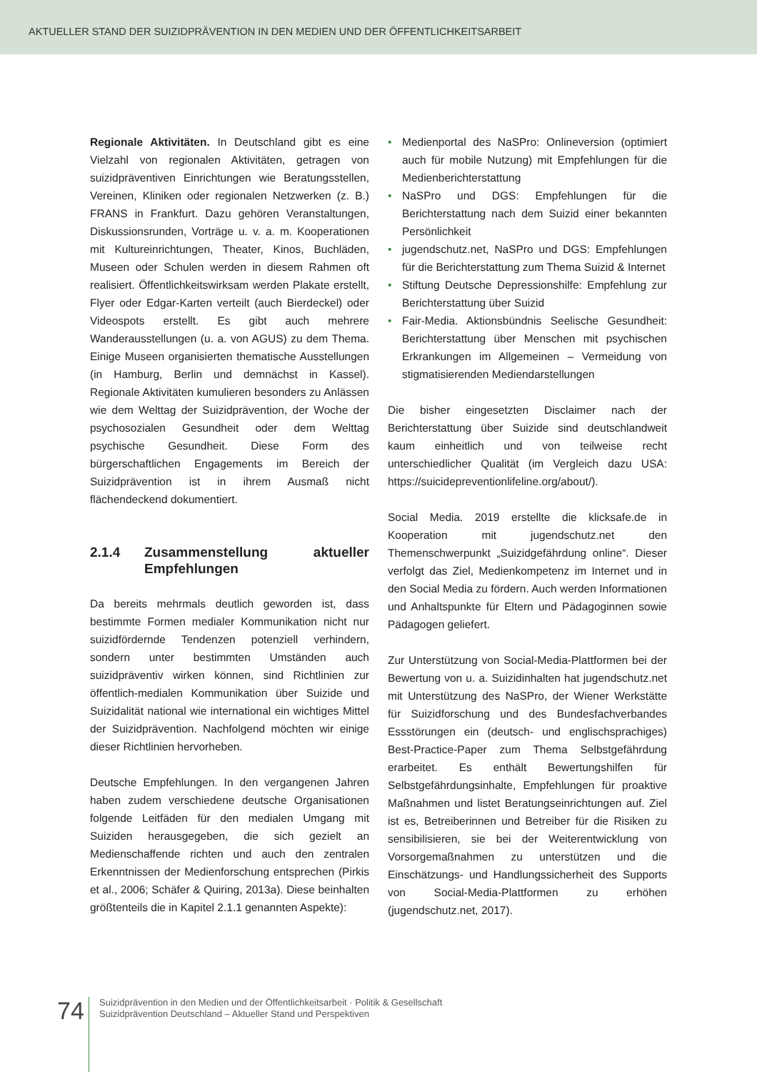AKTUELLER STAND DER SUIZIDPRÄVENTION IN DEN MEDIEN UND DER ÖFFENTLICHKEITSARBEIT
Regionale Aktivitäten. In Deutschland gibt es eine Vielzahl von regionalen Aktivitäten, getragen von suizidpräventiven Einrichtungen wie Beratungsstellen, Vereinen, Kliniken oder regionalen Netzwerken (z. B.) FRANS in Frankfurt. Dazu gehören Veranstaltungen, Diskussionsrunden, Vorträge u. v. a. m. Kooperationen mit Kultureinrichtungen, Theater, Kinos, Buchläden, Museen oder Schulen werden in diesem Rahmen oft realisiert. Öffentlichkeitswirksam werden Plakate erstellt, Flyer oder Edgar-Karten verteilt (auch Bierdeckel) oder Videospots erstellt. Es gibt auch mehrere Wanderausstellungen (u. a. von AGUS) zu dem Thema. Einige Museen organisierten thematische Ausstellungen (in Hamburg, Berlin und demnächst in Kassel). Regionale Aktivitäten kumulieren besonders zu Anlässen wie dem Welttag der Suizidprävention, der Woche der psychosozialen Gesundheit oder dem Welttag psychische Gesundheit. Diese Form des bürgerschaftlichen Engagements im Bereich der Suizidprävention ist in ihrem Ausmaß nicht flächendeckend dokumentiert.
2.1.4 Zusammenstellung aktueller Empfehlungen
Da bereits mehrmals deutlich geworden ist, dass bestimmte Formen medialer Kommunikation nicht nur suizidfördernde Tendenzen potenziell verhindern, sondern unter bestimmten Umständen auch suizidpräventiv wirken können, sind Richtlinien zur öffentlich-medialen Kommunikation über Suizide und Suizidalität national wie international ein wichtiges Mittel der Suizidprävention. Nachfolgend möchten wir einige dieser Richtlinien hervorheben.
Deutsche Empfehlungen. In den vergangenen Jahren haben zudem verschiedene deutsche Organisationen folgende Leitfäden für den medialen Umgang mit Suiziden herausgegeben, die sich gezielt an Medienschaffende richten und auch den zentralen Erkenntnissen der Medienforschung entsprechen (Pirkis et al., 2006; Schäfer & Quiring, 2013a). Diese beinhalten größtenteils die in Kapitel 2.1.1 genannten Aspekte):
Medienportal des NaSPro: Onlineversion (optimiert auch für mobile Nutzung) mit Empfehlungen für die Medienberichterstattung
NaSPro und DGS: Empfehlungen für die Berichterstattung nach dem Suizid einer bekannten Persönlichkeit
jugendschutz.net, NaSPro und DGS: Empfehlungen für die Berichterstattung zum Thema Suizid & Internet
Stiftung Deutsche Depressionshilfe: Empfehlung zur Berichterstattung über Suizid
Fair-Media. Aktionsbündnis Seelische Gesundheit: Berichterstattung über Menschen mit psychischen Erkrankungen im Allgemeinen – Vermeidung von stigmatisierenden Mediendarstellungen
Die bisher eingesetzten Disclaimer nach der Berichterstattung über Suizide sind deutschlandweit kaum einheitlich und von teilweise recht unterschiedlicher Qualität (im Vergleich dazu USA: https://suicidepreventionlifeline.org/about/).
Social Media. 2019 erstellte die klicksafe.de in Kooperation mit jugendschutz.net den Themenschwerpunkt „Suizidgefährdung online“. Dieser verfolgt das Ziel, Medienkompetenz im Internet und in den Social Media zu fördern. Auch werden Informationen und Anhaltspunkte für Eltern und Pädagoginnen sowie Pädagogen geliefert.
Zur Unterstützung von Social-Media-Plattformen bei der Bewertung von u. a. Suizidinhalten hat jugendschutz.net mit Unterstützung des NaSPro, der Wiener Werkstätte für Suizidforschung und des Bundesfachverbandes Essstörungen ein (deutsch- und englischsprachiges) Best-Practice-Paper zum Thema Selbstgefährdung erarbeitet. Es enthält Bewertungshilfen für Selbstgefährdungsinhalte, Empfehlungen für proaktive Maßnahmen und listet Beratungseinrichtungen auf. Ziel ist es, Betreiberinnen und Betreiber für die Risiken zu sensibilisieren, sie bei der Weiterentwicklung von Vorsorgemaßnahmen zu unterstützen und die Einschätzungs- und Handlungssicherheit des Supports von Social-Media-Plattformen zu erhöhen (jugendschutz.net, 2017).
74
Suizidprävention in den Medien und der Öffentlichkeitsarbeit · Politik & Gesellschaft
Suizidprävention Deutschland – Aktueller Stand und Perspektiven